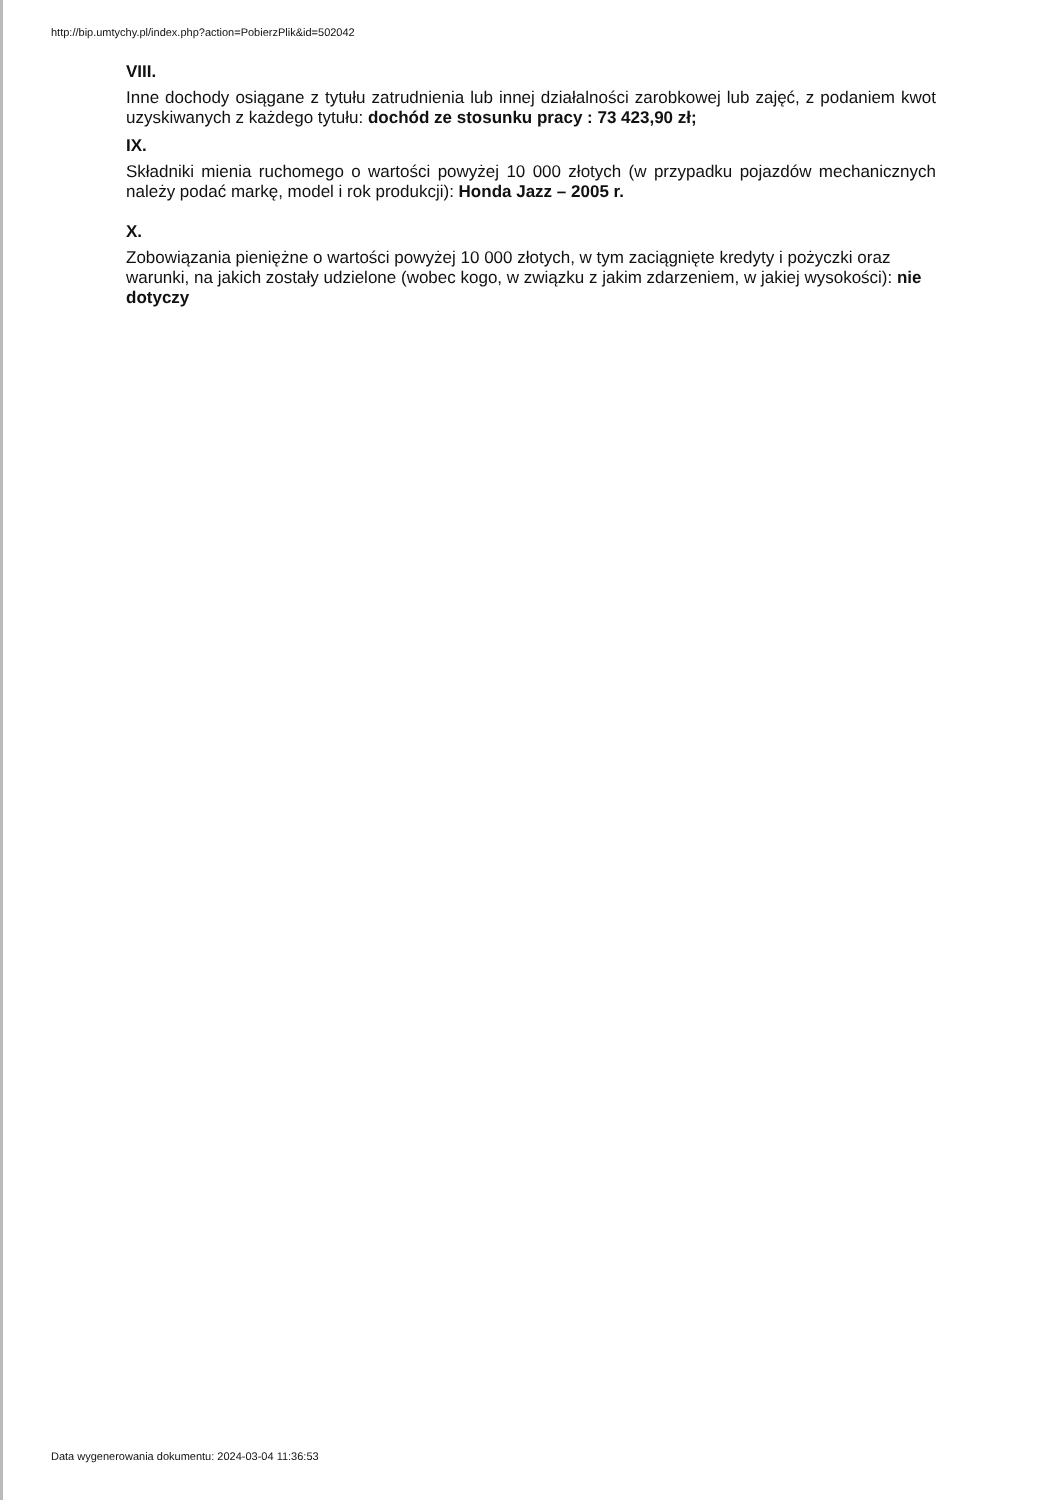http://bip.umtychy.pl/index.php?action=PobierzPlik&id=502042
VIII.
Inne dochody osiągane z tytułu zatrudnienia lub innej działalności zarobkowej lub zajęć, z podaniem kwot uzyskiwanych z każdego tytułu: dochód ze stosunku pracy : 73 423,90 zł;
IX.
Składniki mienia ruchomego o wartości powyżej 10 000 złotych (w przypadku pojazdów mechanicznych należy podać markę, model i rok produkcji): Honda Jazz – 2005 r.
X.
Zobowiązania pieniężne o wartości powyżej 10 000 złotych, w tym zaciągnięte kredyty i pożyczki oraz warunki, na jakich zostały udzielone (wobec kogo, w związku z jakim zdarzeniem, w jakiej wysokości): nie dotyczy
Data wygenerowania dokumentu: 2024-03-04 11:36:53